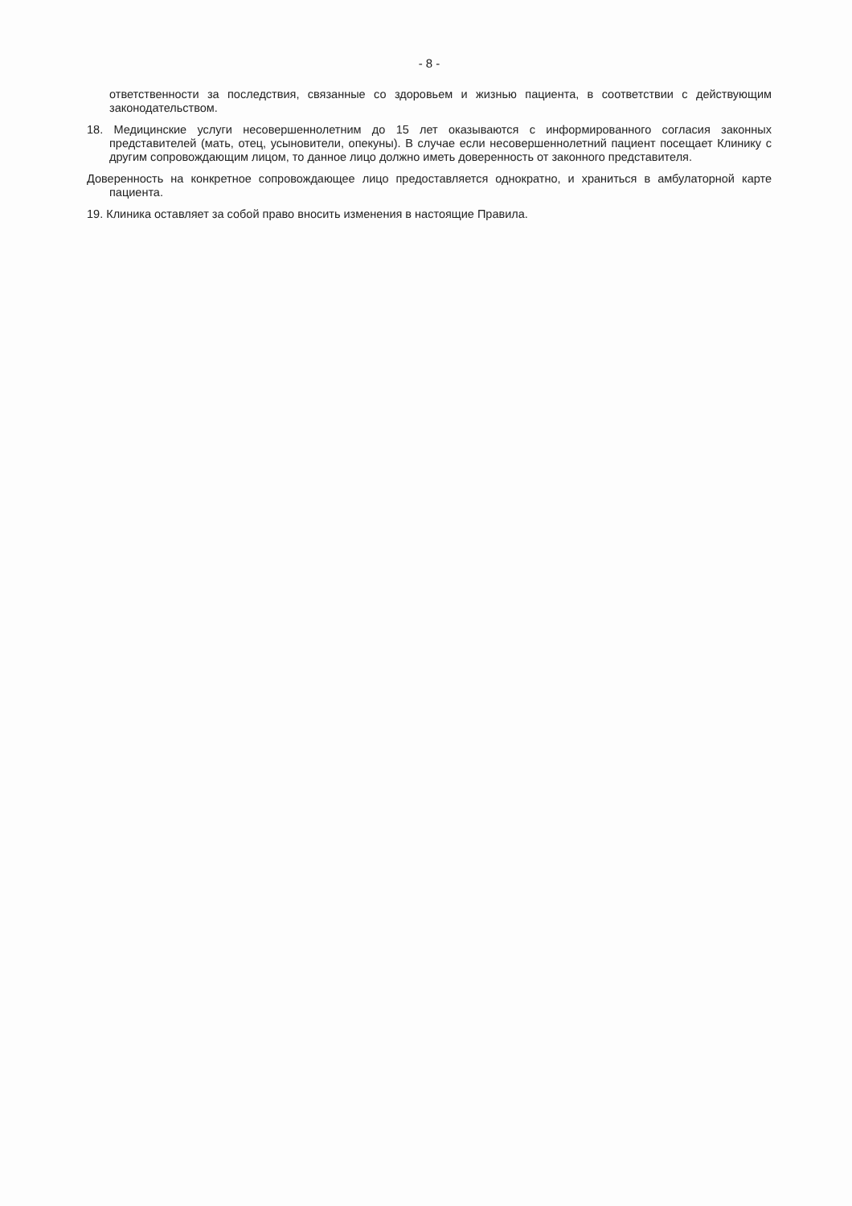- 8 -
ответственности за последствия, связанные со здоровьем и жизнью пациента, в соответствии с действующим законодательством.
18. Медицинские услуги несовершеннолетним до 15 лет оказываются с информированного согласия законных представителей (мать, отец, усыновители, опекуны). В случае если несовершеннолетний пациент посещает Клинику с другим сопровождающим лицом, то данное лицо должно иметь доверенность от законного представителя.
Доверенность на конкретное сопровождающее лицо предоставляется однократно, и храниться в амбулаторной карте пациента.
19. Клиника оставляет за собой право вносить изменения в настоящие Правила.